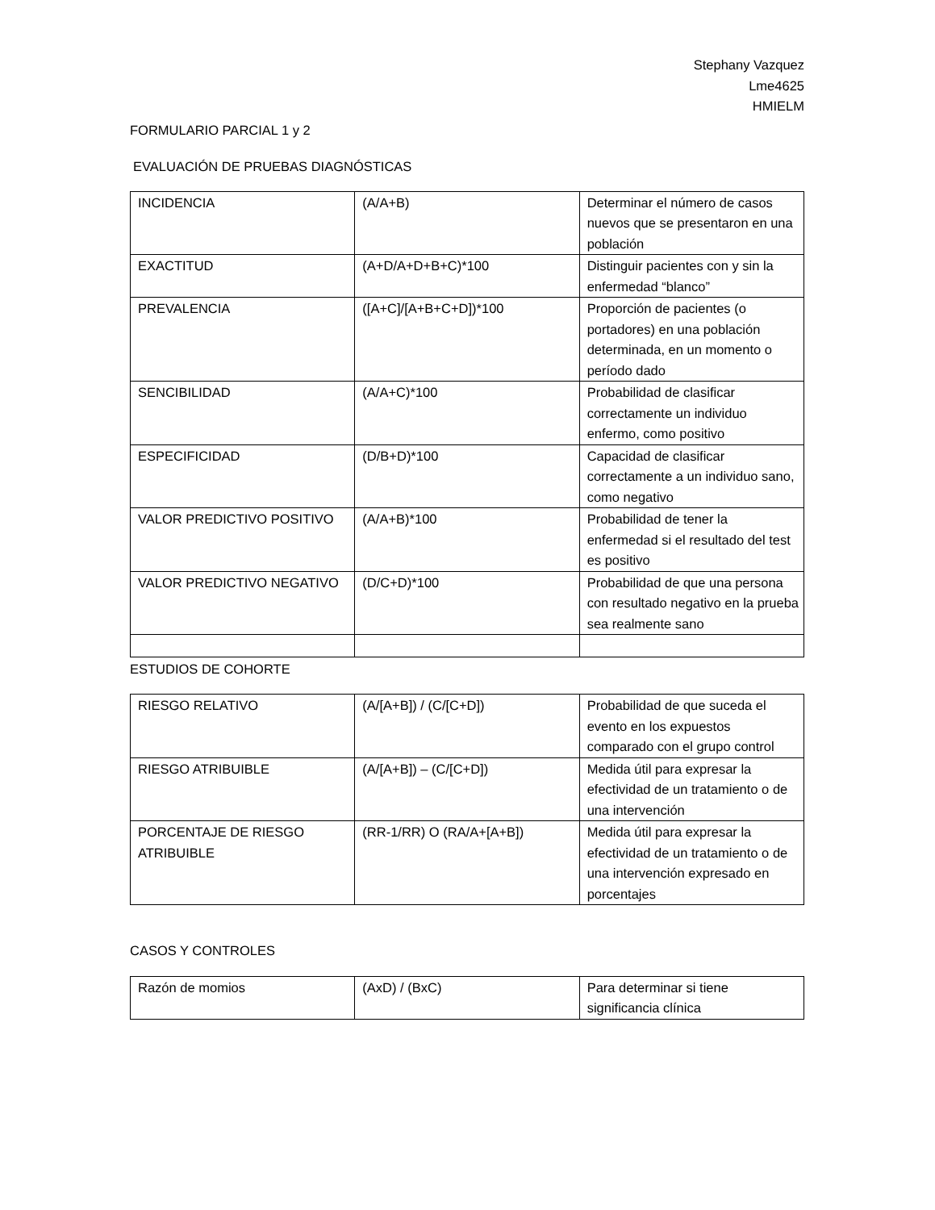Stephany Vazquez
Lme4625
HMIELM
FORMULARIO PARCIAL 1 y 2
EVALUACIÓN DE PRUEBAS DIAGNÓSTICAS
| INCIDENCIA | (A/A+B) | Determinar el número de casos nuevos que se presentaron en una población |
| EXACTITUD | (A+D/A+D+B+C)*100 | Distinguir pacientes con y sin la enfermedad “blanco” |
| PREVALENCIA | ([A+C]/[A+B+C+D])*100 | Proporción de pacientes (o portadores) en una población determinada, en un momento o período dado |
| SENCIBILIDAD | (A/A+C)*100 | Probabilidad de clasificar correctamente un individuo enfermo, como positivo |
| ESPECIFICIDAD | (D/B+D)*100 | Capacidad de clasificar correctamente a un individuo sano, como negativo |
| VALOR PREDICTIVO POSITIVO | (A/A+B)*100 | Probabilidad de tener la enfermedad si el resultado del test es positivo |
| VALOR PREDICTIVO NEGATIVO | (D/C+D)*100 | Probabilidad de que una persona con resultado negativo en la prueba sea realmente sano |
ESTUDIOS DE COHORTE
| RIESGO RELATIVO | (A/[A+B]) / (C/[C+D]) | Probabilidad de que suceda el evento en los expuestos comparado con el grupo control |
| RIESGO ATRIBUIBLE | (A/[A+B]) – (C/[C+D]) | Medida útil para expresar la efectividad de un tratamiento o de una intervención |
| PORCENTAJE DE RIESGO ATRIBUIBLE | (RR-1/RR) O (RA/A+[A+B]) | Medida útil para expresar la efectividad de un tratamiento o de una intervención expresado en porcentajes |
CASOS Y CONTROLES
| Razón de momios | (AxD) / (BxC) | Para determinar si tiene significancia clínica |